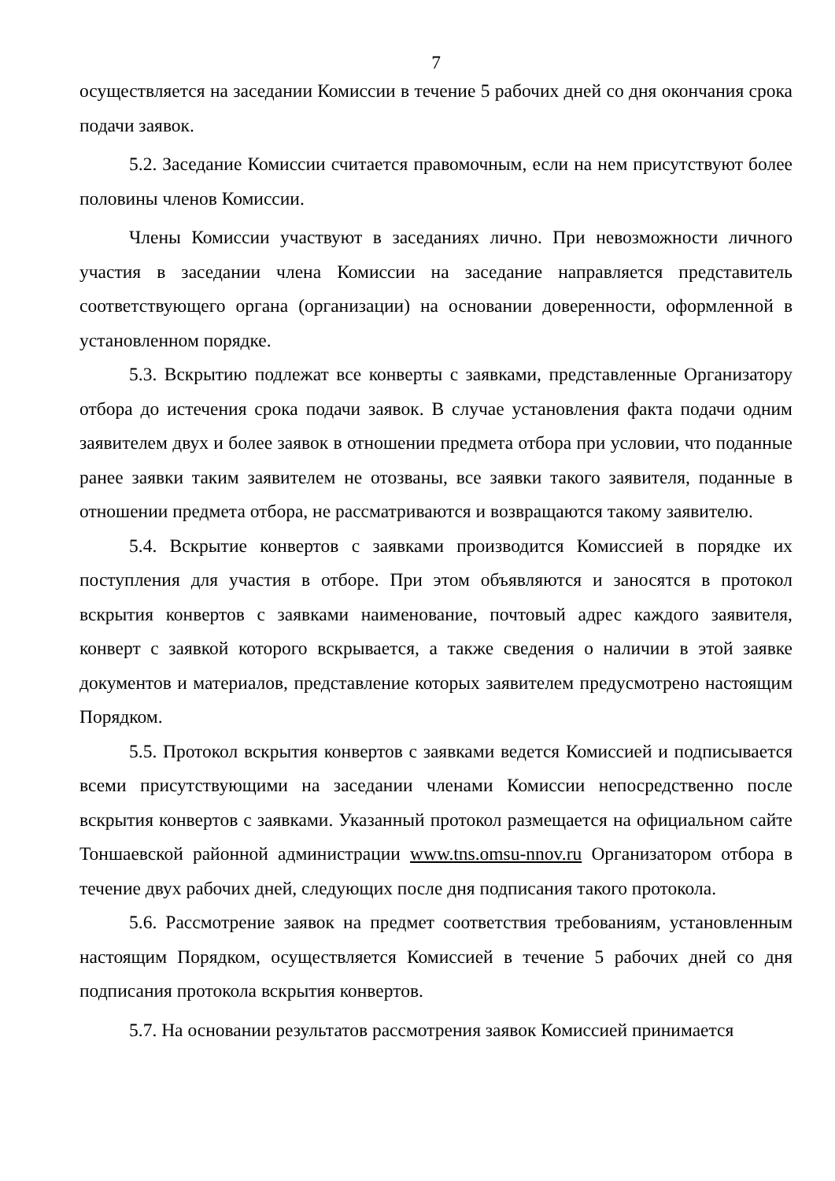7
осуществляется на заседании Комиссии в течение 5 рабочих дней со дня окончания срока подачи заявок.
5.2. Заседание Комиссии считается правомочным, если на нем присутствуют более половины членов Комиссии.
Члены Комиссии участвуют в заседаниях лично. При невозможности личного участия в заседании члена Комиссии на заседание направляется представитель соответствующего органа (организации) на основании доверенности, оформленной в установленном порядке.
5.3. Вскрытию подлежат все конверты с заявками, представленные Организатору отбора до истечения срока подачи заявок. В случае установления факта подачи одним заявителем двух и более заявок в отношении предмета отбора при условии, что поданные ранее заявки таким заявителем не отозваны, все заявки такого заявителя, поданные в отношении предмета отбора, не рассматриваются и возвращаются такому заявителю.
5.4. Вскрытие конвертов с заявками производится Комиссией в порядке их поступления для участия в отборе. При этом объявляются и заносятся в протокол вскрытия конвертов с заявками наименование, почтовый адрес каждого заявителя, конверт с заявкой которого вскрывается, а также сведения о наличии в этой заявке документов и материалов, представление которых заявителем предусмотрено настоящим Порядком.
5.5. Протокол вскрытия конвертов с заявками ведется Комиссией и подписывается всеми присутствующими на заседании членами Комиссии непосредственно после вскрытия конвертов с заявками. Указанный протокол размещается на официальном сайте Тоншаевской районной администрации www.tns.omsu-nnov.ru Организатором отбора в течение двух рабочих дней, следующих после дня подписания такого протокола.
5.6. Рассмотрение заявок на предмет соответствия требованиям, установленным настоящим Порядком, осуществляется Комиссией в течение 5 рабочих дней со дня подписания протокола вскрытия конвертов.
5.7. На основании результатов рассмотрения заявок Комиссией принимается